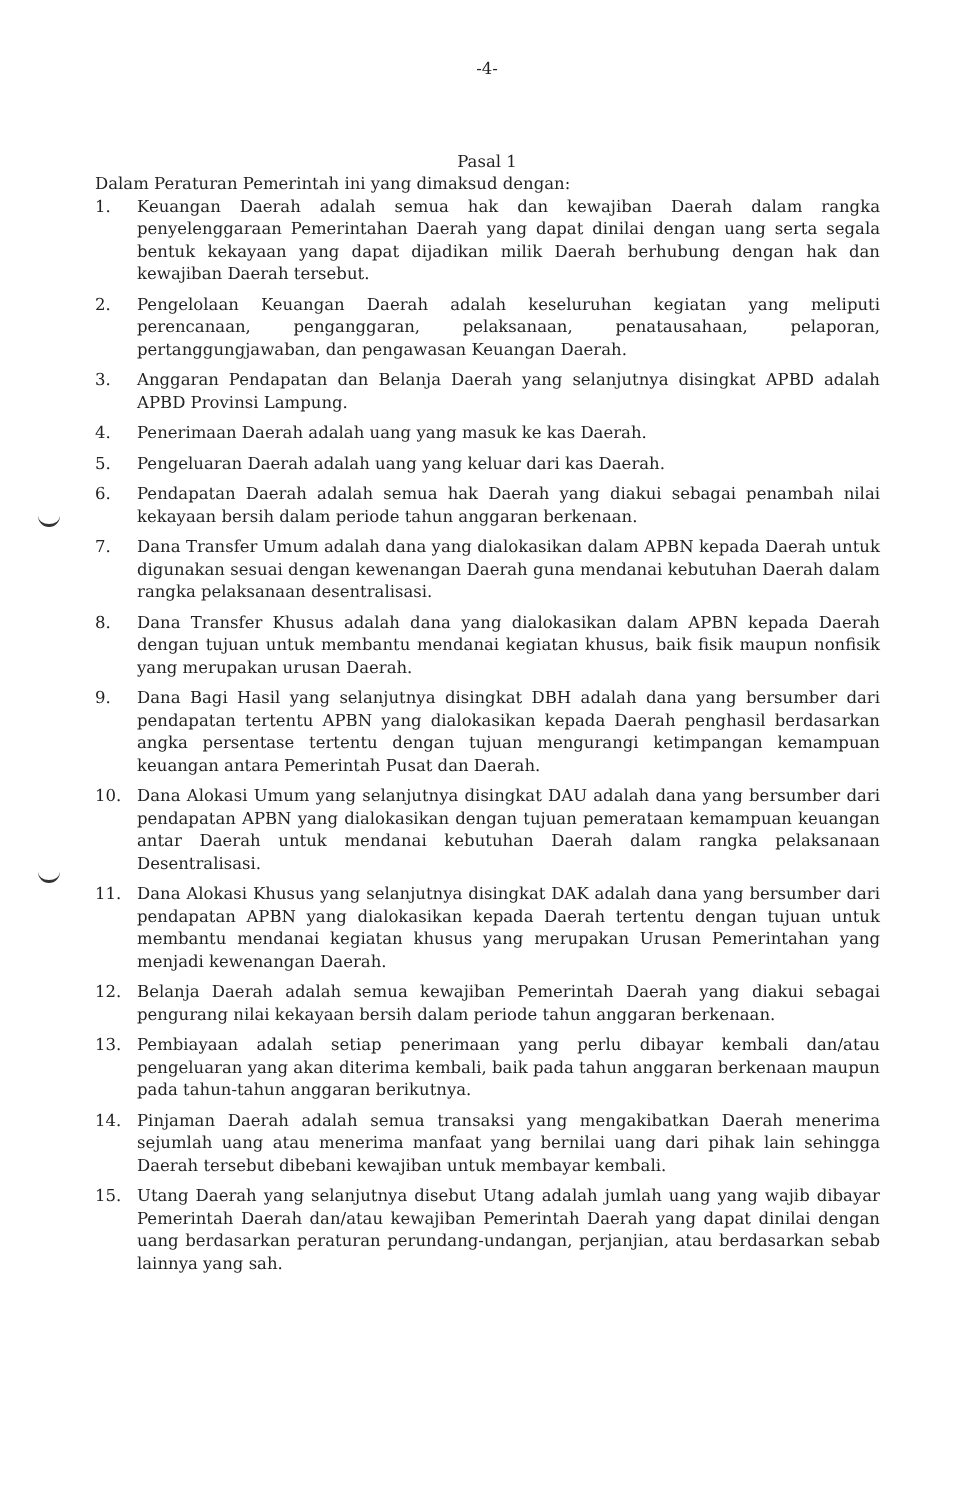-4-
Pasal 1
Dalam Peraturan Pemerintah ini yang dimaksud dengan:
1. Keuangan Daerah adalah semua hak dan kewajiban Daerah dalam rangka penyelenggaraan Pemerintahan Daerah yang dapat dinilai dengan uang serta segala bentuk kekayaan yang dapat dijadikan milik Daerah berhubung dengan hak dan kewajiban Daerah tersebut.
2. Pengelolaan Keuangan Daerah adalah keseluruhan kegiatan yang meliputi perencanaan, penganggaran, pelaksanaan, penatausahaan, pelaporan, pertanggungjawaban, dan pengawasan Keuangan Daerah.
3. Anggaran Pendapatan dan Belanja Daerah yang selanjutnya disingkat APBD adalah APBD Provinsi Lampung.
4. Penerimaan Daerah adalah uang yang masuk ke kas Daerah.
5. Pengeluaran Daerah adalah uang yang keluar dari kas Daerah.
6. Pendapatan Daerah adalah semua hak Daerah yang diakui sebagai penambah nilai kekayaan bersih dalam periode tahun anggaran berkenaan.
7. Dana Transfer Umum adalah dana yang dialokasikan dalam APBN kepada Daerah untuk digunakan sesuai dengan kewenangan Daerah guna mendanai kebutuhan Daerah dalam rangka pelaksanaan desentralisasi.
8. Dana Transfer Khusus adalah dana yang dialokasikan dalam APBN kepada Daerah dengan tujuan untuk membantu mendanai kegiatan khusus, baik fisik maupun nonfisik yang merupakan urusan Daerah.
9. Dana Bagi Hasil yang selanjutnya disingkat DBH adalah dana yang bersumber dari pendapatan tertentu APBN yang dialokasikan kepada Daerah penghasil berdasarkan angka persentase tertentu dengan tujuan mengurangi ketimpangan kemampuan keuangan antara Pemerintah Pusat dan Daerah.
10. Dana Alokasi Umum yang selanjutnya disingkat DAU adalah dana yang bersumber dari pendapatan APBN yang dialokasikan dengan tujuan pemerataan kemampuan keuangan antar Daerah untuk mendanai kebutuhan Daerah dalam rangka pelaksanaan Desentralisasi.
11. Dana Alokasi Khusus yang selanjutnya disingkat DAK adalah dana yang bersumber dari pendapatan APBN yang dialokasikan kepada Daerah tertentu dengan tujuan untuk membantu mendanai kegiatan khusus yang merupakan Urusan Pemerintahan yang menjadi kewenangan Daerah.
12. Belanja Daerah adalah semua kewajiban Pemerintah Daerah yang diakui sebagai pengurang nilai kekayaan bersih dalam periode tahun anggaran berkenaan.
13. Pembiayaan adalah setiap penerimaan yang perlu dibayar kembali dan/atau pengeluaran yang akan diterima kembali, baik pada tahun anggaran berkenaan maupun pada tahun-tahun anggaran berikutnya.
14. Pinjaman Daerah adalah semua transaksi yang mengakibatkan Daerah menerima sejumlah uang atau menerima manfaat yang bernilai uang dari pihak lain sehingga Daerah tersebut dibebani kewajiban untuk membayar kembali.
15. Utang Daerah yang selanjutnya disebut Utang adalah jumlah uang yang wajib dibayar Pemerintah Daerah dan/atau kewajiban Pemerintah Daerah yang dapat dinilai dengan uang berdasarkan peraturan perundang-undangan, perjanjian, atau berdasarkan sebab lainnya yang sah.